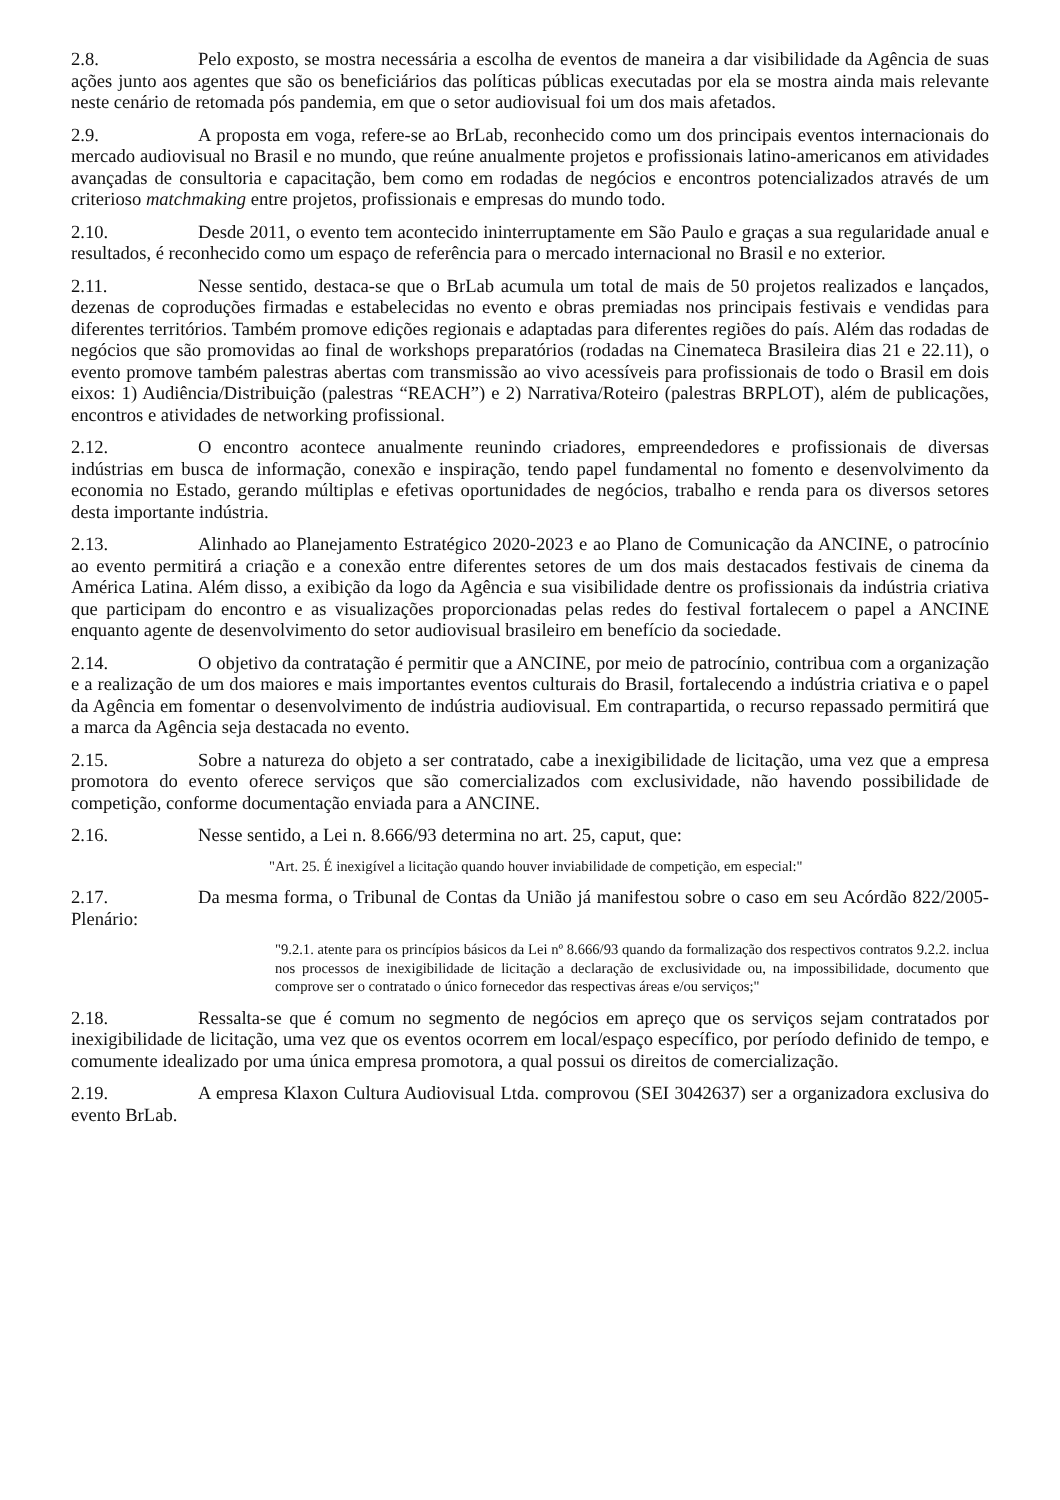2.8. Pelo exposto, se mostra necessária a escolha de eventos de maneira a dar visibilidade da Agência de suas ações junto aos agentes que são os beneficiários das políticas públicas executadas por ela se mostra ainda mais relevante neste cenário de retomada pós pandemia, em que o setor audiovisual foi um dos mais afetados.
2.9. A proposta em voga, refere-se ao BrLab, reconhecido como um dos principais eventos internacionais do mercado audiovisual no Brasil e no mundo, que reúne anualmente projetos e profissionais latino-americanos em atividades avançadas de consultoria e capacitação, bem como em rodadas de negócios e encontros potencializados através de um criterioso matchmaking entre projetos, profissionais e empresas do mundo todo.
2.10. Desde 2011, o evento tem acontecido ininterruptamente em São Paulo e graças a sua regularidade anual e resultados, é reconhecido como um espaço de referência para o mercado internacional no Brasil e no exterior.
2.11. Nesse sentido, destaca-se que o BrLab acumula um total de mais de 50 projetos realizados e lançados, dezenas de coproduções firmadas e estabelecidas no evento e obras premiadas nos principais festivais e vendidas para diferentes territórios. Também promove edições regionais e adaptadas para diferentes regiões do país. Além das rodadas de negócios que são promovidas ao final de workshops preparatórios (rodadas na Cinemateca Brasileira dias 21 e 22.11), o evento promove também palestras abertas com transmissão ao vivo acessíveis para profissionais de todo o Brasil em dois eixos: 1) Audiência/Distribuição (palestras “REACH”) e 2) Narrativa/Roteiro (palestras BRPLOT), além de publicações, encontros e atividades de networking profissional.
2.12. O encontro acontece anualmente reunindo criadores, empreendedores e profissionais de diversas indústrias em busca de informação, conexão e inspiração, tendo papel fundamental no fomento e desenvolvimento da economia no Estado, gerando múltiplas e efetivas oportunidades de negócios, trabalho e renda para os diversos setores desta importante indústria.
2.13. Alinhado ao Planejamento Estratégico 2020-2023 e ao Plano de Comunicação da ANCINE, o patrocínio ao evento permitirá a criação e a conexão entre diferentes setores de um dos mais destacados festivais de cinema da América Latina. Além disso, a exibição da logo da Agência e sua visibilidade dentre os profissionais da indústria criativa que participam do encontro e as visualizações proporcionadas pelas redes do festival fortalecem o papel a ANCINE enquanto agente de desenvolvimento do setor audiovisual brasileiro em benefício da sociedade.
2.14. O objetivo da contratação é permitir que a ANCINE, por meio de patrocínio, contribua com a organização e a realização de um dos maiores e mais importantes eventos culturais do Brasil, fortalecendo a indústria criativa e o papel da Agência em fomentar o desenvolvimento de indústria audiovisual. Em contrapartida, o recurso repassado permitirá que a marca da Agência seja destacada no evento.
2.15. Sobre a natureza do objeto a ser contratado, cabe a inexigibilidade de licitação, uma vez que a empresa promotora do evento oferece serviços que são comercializados com exclusividade, não havendo possibilidade de competição, conforme documentação enviada para a ANCINE.
2.16. Nesse sentido, a Lei n. 8.666/93 determina no art. 25, caput, que:
"Art. 25. É inexigível a licitação quando houver inviabilidade de competição, em especial:"
2.17. Da mesma forma, o Tribunal de Contas da União já manifestou sobre o caso em seu Acórdão 822/2005-Plenário:
"9.2.1. atente para os princípios básicos da Lei nº 8.666/93 quando da formalização dos respectivos contratos 9.2.2. inclua nos processos de inexigibilidade de licitação a declaração de exclusividade ou, na impossibilidade, documento que comprove ser o contratado o único fornecedor das respectivas áreas e/ou serviços;"
2.18. Ressalta-se que é comum no segmento de negócios em apreço que os serviços sejam contratados por inexigibilidade de licitação, uma vez que os eventos ocorrem em local/espaço específico, por período definido de tempo, e comumente idealizado por uma única empresa promotora, a qual possui os direitos de comercialização.
2.19. A empresa Klaxon Cultura Audiovisual Ltda. comprovou (SEI 3042637) ser a organizadora exclusiva do evento BrLab.